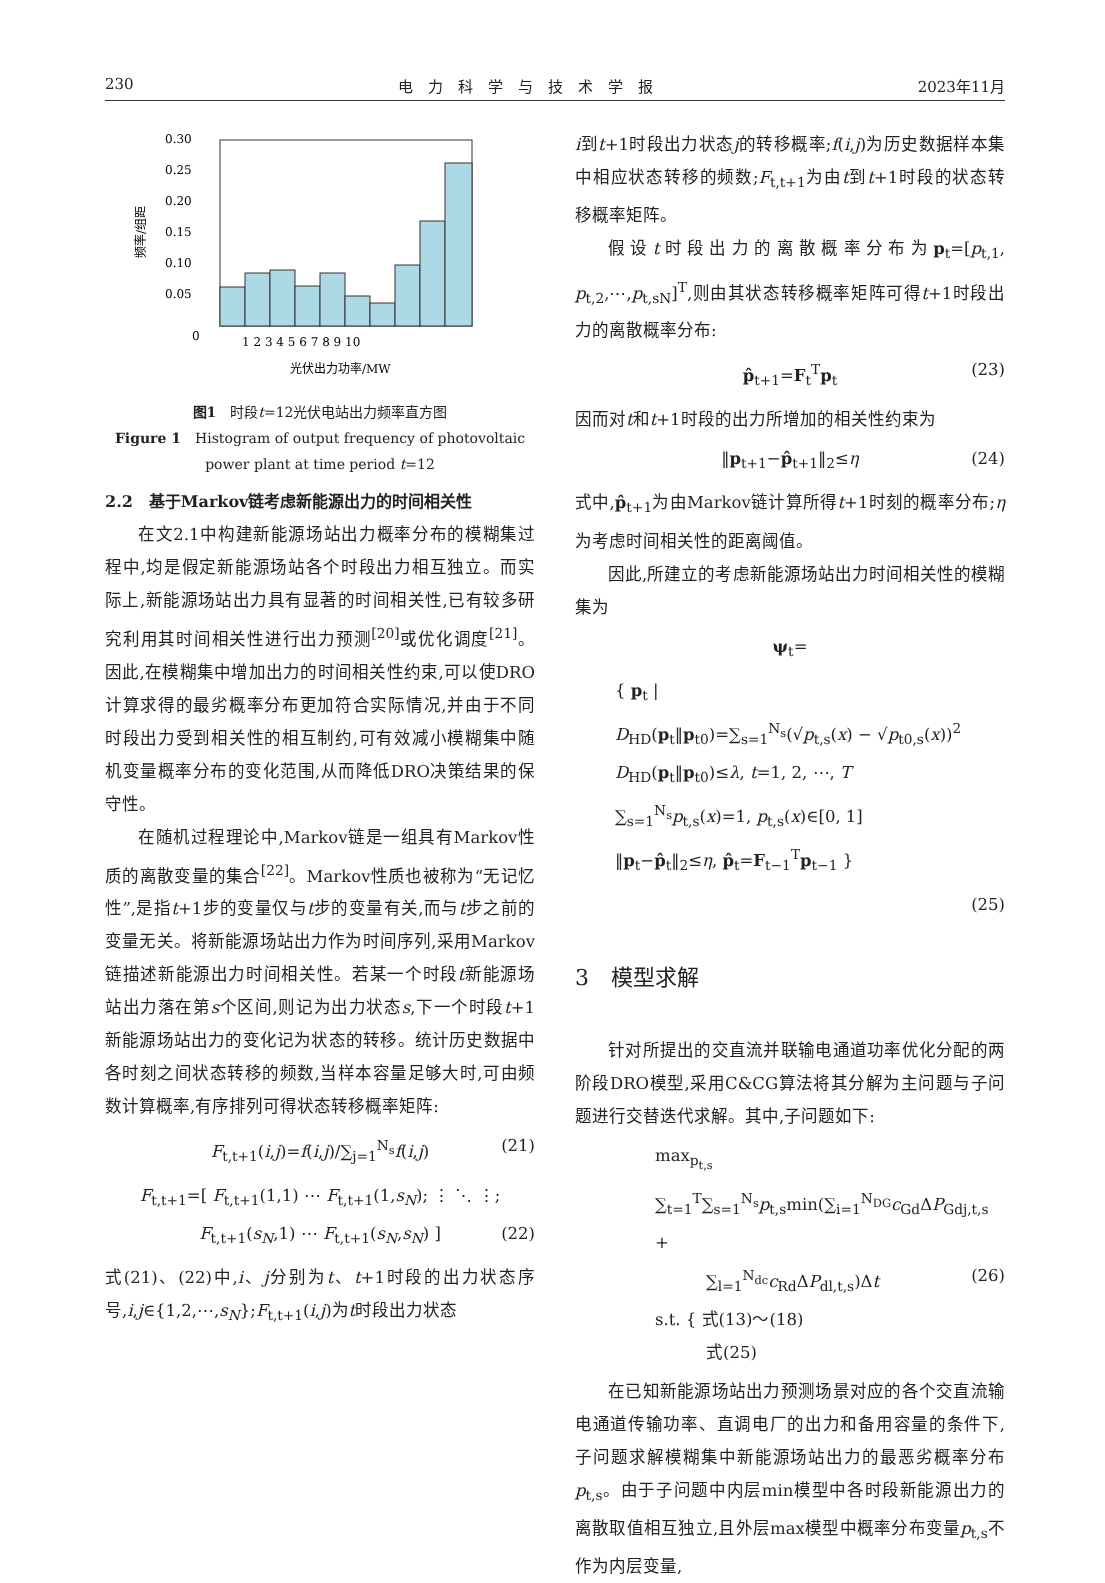230 电　力　科　学　与　技　术　学　报 2023年11月
0.30
0.25
0.20
0.15
0.10
0.05
0
1 2 3 4 5 6 7 8 9 10
光伏出力功率/MW
频率/组距
图1　时段t=12光伏电站出力频率直方图
Figure 1　Histogram of output frequency of photovoltaic
power plant at time period t=12
2.2　基于Markov链考虑新能源出力的时间相关性
在文2.1中构建新能源场站出力概率分布的模糊集过程中,均是假定新能源场站各个时段出力相互独立。而实际上,新能源场站出力具有显著的时间相关性,已有较多研究利用其时间相关性进行出力预测<sup>[20]</sup>或优化调度<sup>[21]</sup>。因此,在模糊集中增加出力的时间相关性约束,可以使DRO计算求得的最劣概率分布更加符合实际情况,并由于不同时段出力受到相关性的相互制约,可有效减小模糊集中随机变量概率分布的变化范围,从而降低DRO决策结果的保守性。
在随机过程理论中,Markov链是一组具有Markov性质的离散变量的集合<sup>[22]</sup>。Markov性质也被称为“无记忆性”,是指t+1步的变量仅与t步的变量有关,而与t步之前的变量无关。将新能源场站出力作为时间序列,采用Markov链描述新能源出力时间相关性。若某一个时段t新能源场站出力落在第s个区间,则记为出力状态s,下一个时段t+1新能源场站出力的变化记为状态的转移。统计历史数据中各时刻之间状态转移的频数,当样本容量足够大时,可由频数计算概率,有序排列可得状态转移概率矩阵:
F<sub>t,t+1</sub>(i,j)=f(i,j)/∑<sub>j=1</sub><sup>N<sub>s</sub></sup>f(i,j) (21)
F<sub>t,t+1</sub>=[ F<sub>t,t+1</sub>(1,1) ⋯ F<sub>t,t+1</sub>(1,s<sub>N</sub>); ⋮ ⋱ ⋮; F<sub>t,t+1</sub>(s<sub>N</sub>,1) ⋯ F<sub>t,t+1</sub>(s<sub>N</sub>,s<sub>N</sub>) ] (22)
式(21)、(22)中,i、j分别为t、t+1时段的出力状态序号,i,j∈{1,2,⋯,s<sub>N</sub>};F<sub>t,t+1</sub>(i,j)为t时段出力状态
i到t+1时段出力状态j的转移概率;f(i,j)为历史数据样本集中相应状态转移的频数;F<sub>t,t+1</sub>为由t到t+1时段的状态转移概率矩阵。
假设t时段出力的离散概率分布为p<sub>t</sub>=[p<sub>t,1</sub>, p<sub>t,2</sub>,⋯,p<sub>t,sN</sub>]<sup>T</sup>,则由其状态转移概率矩阵可得t+1时段出力的离散概率分布:
p̂<sub>t+1</sub>=F<sub>t</sub><sup>T</sup>p<sub>t</sub> (23)
因而对t和t+1时段的出力所增加的相关性约束为
‖p<sub>t+1</sub>−p̂<sub>t+1</sub>‖<sub>2</sub>≤η (24)
式中,p̂<sub>t+1</sub>为由Markov链计算所得t+1时刻的概率分布;η为考虑时间相关性的距离阈值。
因此,所建立的考虑新能源场站出力时间相关性的模糊集为
ψ<sub>t</sub>=
{ p<sub>t</sub> |
D<sub>HD</sub>(p<sub>t</sub>‖p<sub>t0</sub>)=∑<sub>s=1</sub><sup>N<sub>s</sub></sup>(√p<sub>t,s</sub>(x) − √p<sub>t0,s</sub>(x))<sup>2</sup>
D<sub>HD</sub>(p<sub>t</sub>‖p<sub>t0</sub>)≤λ, t=1, 2, ⋯, T
∑<sub>s=1</sub><sup>N<sub>s</sub></sup>p<sub>t,s</sub>(x)=1, p<sub>t,s</sub>(x)∈[0, 1]
‖p<sub>t</sub>−p̂<sub>t</sub>‖<sub>2</sub>≤η, p̂<sub>t</sub>=F<sub>t−1</sub><sup>T</sup>p<sub>t−1</sub> }
(25)
3　模型求解
针对所提出的交直流并联输电通道功率优化分配的两阶段DRO模型,采用C&CG算法将其分解为主问题与子问题进行交替迭代求解。其中,子问题如下:
max<sub>p<sub>t,s</sub></sub> ∑<sub>t=1</sub><sup>T</sup>∑<sub>s=1</sub><sup>N<sub>s</sub></sup>p<sub>t,s</sub>min(∑<sub>i=1</sub><sup>N<sub>DG</sub></sup>c<sub>Gd</sub>ΔP<sub>Gdj,t,s</sub> +
　　　∑<sub>l=1</sub><sup>N<sub>dc</sub></sup>c<sub>Rd</sub>ΔP<sub>dl,t,s</sub>)Δt (26)
s.t. { 式(13)～(18)
　　　式(25)
在已知新能源场站出力预测场景对应的各个交直流输电通道传输功率、直调电厂的出力和备用容量的条件下,子问题求解模糊集中新能源场站出力的最恶劣概率分布p<sub>t,s</sub>。由于子问题中内层min模型中各时段新能源出力的离散取值相互独立,且外层max模型中概率分布变量p<sub>t,s</sub>不作为内层变量,